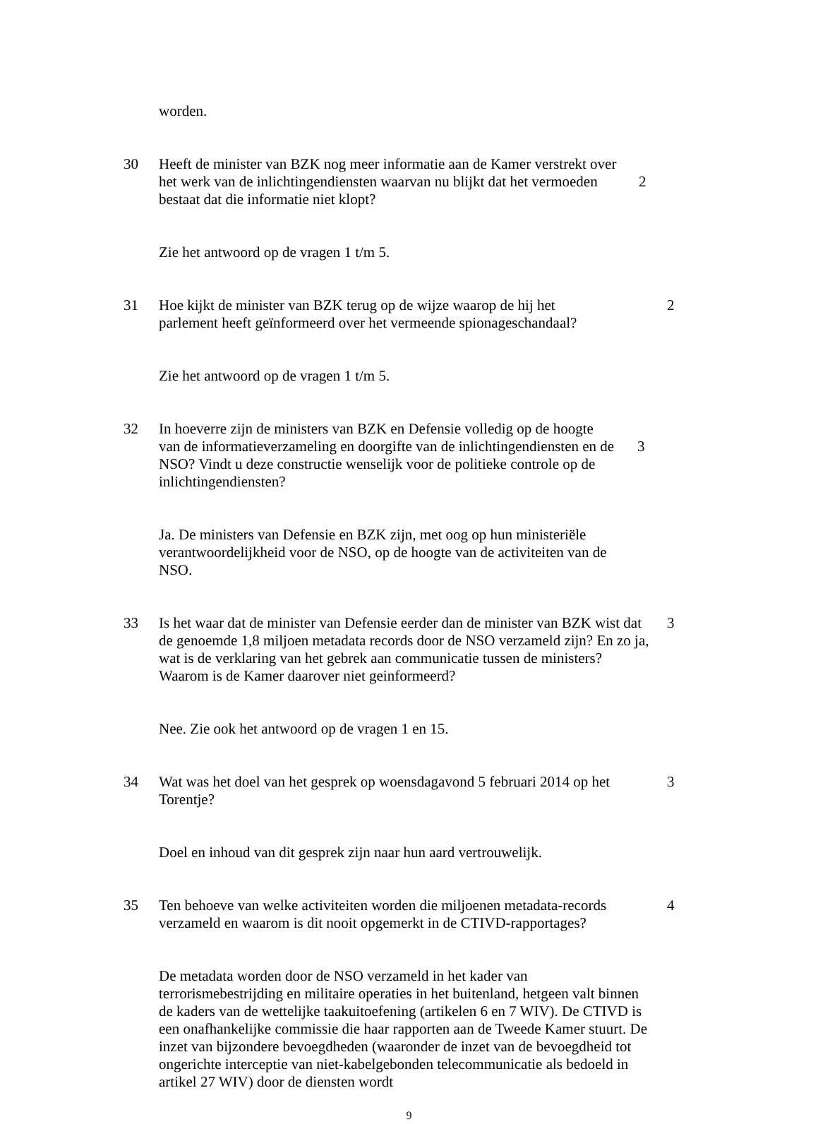worden.
30 Heeft de minister van BZK nog meer informatie aan de Kamer verstrekt over het werk van de inlichtingendiensten waarvan nu blijkt dat het vermoeden bestaat dat die informatie niet klopt?
2
Zie het antwoord op de vragen 1 t/m 5.
31 Hoe kijkt de minister van BZK terug op de wijze waarop de hij het parlement heeft geïnformeerd over het vermeende spionageschandaal?
2
Zie het antwoord op de vragen 1 t/m 5.
32 In hoeverre zijn de ministers van BZK en Defensie volledig op de hoogte van de informatieverzameling en doorgifte van de inlichtingendiensten en de NSO? Vindt u deze constructie wenselijk voor de politieke controle op de inlichtingendiensten?
3
Ja. De ministers van Defensie en BZK zijn, met oog op hun ministeriële verantwoordelijkheid voor de NSO, op de hoogte van de activiteiten van de NSO.
33 Is het waar dat de minister van Defensie eerder dan de minister van BZK wist dat de genoemde 1,8 miljoen metadata records door de NSO verzameld zijn? En zo ja, wat is de verklaring van het gebrek aan communicatie tussen de ministers? Waarom is de Kamer daarover niet geinformeerd?
3
Nee. Zie ook het antwoord op de vragen 1 en 15.
34 Wat was het doel van het gesprek op woensdagavond 5 februari 2014 op het Torentje?
3
Doel en inhoud van dit gesprek zijn naar hun aard vertrouwelijk.
35 Ten behoeve van welke activiteiten worden die miljoenen metadata-records verzameld en waarom is dit nooit opgemerkt in de CTIVD-rapportages?
4
De metadata worden door de NSO verzameld in het kader van terrorismebestrijding en militaire operaties in het buitenland, hetgeen valt binnen de kaders van de wettelijke taakuitoefening (artikelen 6 en 7 WIV). De CTIVD is een onafhankelijke commissie die haar rapporten aan de Tweede Kamer stuurt. De inzet van bijzondere bevoegdheden (waaronder de inzet van de bevoegdheid tot ongerichte interceptie van niet-kabelgebonden telecommunicatie als bedoeld in artikel 27 WIV) door de diensten wordt
9